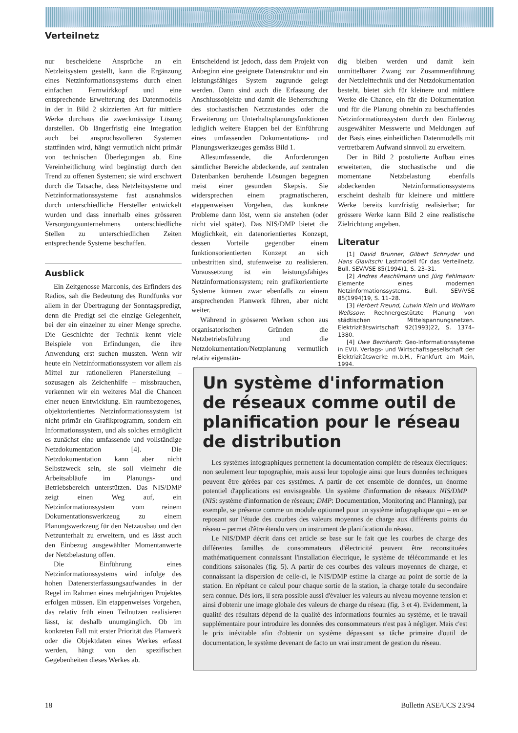Verteilnetz
nur bescheidene Ansprüche an ein Netzleitsystem gestellt, kann die Ergänzung eines Netzinformationssystems durch einen einfachen Fernwirkkopf und eine entsprechende Erweiterung des Datenmodells in der in Bild 2 skizzierten Art für mittlere Werke durchaus die zweckmässige Lösung darstellen. Ob längerfristig eine Integration auch bei anspruchsvolleren Systemen stattfinden wird, hängt vermutlich nicht primär von technischen Überlegungen ab. Eine Vereinheitlichung wird begünstigt durch den Trend zu offenen Systemen; sie wird erschwert durch die Tatsache, dass Netzleitsysteme und Netzinformationssysteme fast ausnahmslos durch unterschiedliche Hersteller entwickelt wurden und dass innerhalb eines grösseren Versorgungsunternehmens unterschiedliche Stellen zu unterschiedlichen Zeiten entsprechende Systeme beschaffen.
Ausblick
Ein Zeitgenosse Marconis, des Erfinders des Radios, sah die Bedeutung des Rundfunks vor allem in der Übertragung der Sonntagspredigt, denn die Predigt sei die einzige Gelegenheit, bei der ein einzelner zu einer Menge spreche. Die Geschichte der Technik kennt viele Beispiele von Erfindungen, die ihre Anwendung erst suchen mussten. Wenn wir heute ein Netzinformationssystem vor allem als Mittel zur rationelleren Planerstellung – sozusagen als Zeichenhilfe – missbrauchen, verkennen wir ein weiteres Mal die Chancen einer neuen Entwicklung. Ein raumbezogenes, objektorientiertes Netzinformationssystem ist nicht primär ein Grafikprogramm, sondern ein Informationssystem, und als solches ermöglicht es zunächst eine umfassende und vollständige Netzdokumentation [4]. Die Netzdokumentation kann aber nicht Selbstzweck sein, sie soll vielmehr die Arbeitsabläufe im Planungs- und Betriebsbereich unterstützen. Das NIS/DMP zeigt einen Weg auf, ein Netzinformationssystem vom reinem Dokumentationswerkzeug zu einem Planungswerkzeug für den Netzausbau und den Netzunterhalt zu erweitern, und es lässt auch den Einbezug ausgewählter Momentanwerte der Netzbelastung offen.
Die Einführung eines Netzinformationssystems wird infolge des hohen Datenersterfassungsaufwandes in der Regel im Rahmen eines mehrjährigen Projektes erfolgen müssen. Ein etappenweises Vorgehen, das relativ früh einen Teilnutzen realisieren lässt, ist deshalb unumgänglich. Ob im konkreten Fall mit erster Priorität das Planwerk oder die Objektdaten eines Werkes erfasst werden, hängt von den spezifischen Gegebenheiten dieses Werkes ab.
Entscheidend ist jedoch, dass dem Projekt von Anbeginn eine geeignete Datenstruktur und ein leistungsfähiges System zugrunde gelegt werden. Dann sind auch die Erfassung der Anschlussobjekte und damit die Beherrschung des stochastischen Netzzustandes oder die Erweiterung um Unterhaltsplanungsfunktionen lediglich weitere Etappen bei der Einführung eines umfassenden Dokumentations- und Planungswerkzeuges gemäss Bild 1.
Allesumfassende, die Anforderungen sämtlicher Bereiche abdeckende, auf zentralen Datenbanken beruhende Lösungen begegnen meist einer gesunden Skepsis. Sie widersprechen einem pragmatischeren, etappenweisen Vorgehen, das konkrete Probleme dann löst, wenn sie anstehen (oder nicht viel später). Das NIS/DMP bietet die Möglichkeit, ein datenorientiertes Konzept, dessen Vorteile gegenüber einem funktionsorientierten Konzept an sich unbestritten sind, stufenweise zu realisieren. Voraussetzung ist ein leistungsfähiges Netzinformationssystem; rein grafikorientierte Systeme können zwar ebenfalls zu einem ansprechenden Planwerk führen, aber nicht weiter.
Während in grösseren Werken schon aus organisatorischen Gründen die Netzbetriebsführung und die Netzdokumentation/Netzplanung vermutlich relativ eigenstän-
dig bleiben werden und damit kein unmittelbarer Zwang zur Zusammenführung der Netzleittechnik und der Netzdokumentation besteht, bietet sich für kleinere und mittlere Werke die Chance, ein für die Dokumentation und für die Planung ohnehin zu beschaffendes Netzinformationssystem durch den Einbezug ausgewählter Messwerte und Meldungen auf der Basis eines einheitlichen Datenmodells mit vertretbarem Aufwand sinnvoll zu erweitern.
Der in Bild 2 postulierte Aufbau eines erweiterten, die stochastische und die momentane Netzbelastung ebenfalls abdeckenden Netzinformationssystems erscheint deshalb für kleinere und mittlere Werke bereits kurzfristig realisierbar; für grössere Werke kann Bild 2 eine realistische Zielrichtung angeben.
Literatur
[1] David Brunner, Gilbert Schnyder und Hans Glavitsch: Lastmodell für das Verteilnetz. Bull. SEV/VSE 85(1994)1, S. 23–31.
[2] Andres Aeschlimann und Jürg Fehlmann: Elemente eines modernen Netzinformationssystems. Bull. SEV/VSE 85(1994)19, S. 11–28.
[3] Herbert Freund, Lutwin Klein und Wolfram Wellssow: Rechnergestützte Planung von städtischen Mittelspannungsnetzen. Elektrizitätswirtschaft 92(1993)22, S. 1374–1380.
[4] Uwe Bernhardt: Geo-Informationssyteme in EVU. Verlags- und Wirtschaftsgesellschaft der Elektrizitätswerke m.b.H., Frankfurt am Main, 1994.
Un système d'information de réseaux comme outil de planification pour le réseau de distribution
Les systèmes infographiques permettent la documentation complète de réseaux électriques: non seulement leur topographie, mais aussi leur topologie ainsi que leurs données techniques peuvent être gérées par ces systèmes. A partir de cet ensemble de données, un énorme potentiel d'applications est envisageable. Un système d'information de réseaux NIS/DMP (NIS: système d'information de réseaux; DMP: Documentation, Monitoring and Planning), par exemple, se présente comme un module optionnel pour un système infographique qui – en se reposant sur l'étude des courbes des valeurs moyennes de charge aux différents points du réseau – permet d'être étendu vers un instrument de planification du réseau.
Le NIS/DMP décrit dans cet article se base sur le fait que les courbes de charge des différentes familles de consommateurs d'électricité peuvent être reconstituées mathématiquement connaissant l'installation électrique, le système de télécommande et les conditions saisonales (fig. 5). A partir de ces courbes des valeurs moyennes de charge, et connaissant la dispersion de celle-ci, le NIS/DMP estime la charge au point de sortie de la station. En répétant ce calcul pour chaque sortie de la station, la charge totale du secondaire sera connue. Dès lors, il sera possible aussi d'évaluer les valeurs au niveau moyenne tension et ainsi d'obtenir une image globale des valeurs de charge du réseau (fig. 3 et 4). Evidemment, la qualité des résultats dépend de la qualité des informations fournies au système, et le travail supplémentaire pour introduire les données des consommateurs n'est pas à négliger. Mais c'est le prix inévitable afin d'obtenir un système dépassant sa tâche primaire d'outil de documentation, le système devenant de facto un vrai instrument de gestion du réseau.
18 Bulletin ASE/UCS 23/94